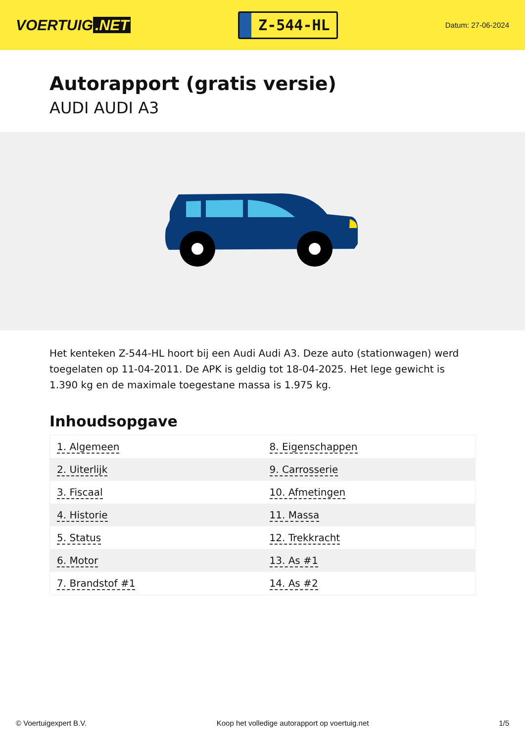VOERTUIG.NET
Z-544-HL
Datum: 27-06-2024
Autorapport (gratis versie)
AUDI AUDI A3
Het kenteken Z-544-HL hoort bij een Audi Audi A3. Deze auto (stationwagen) werd toegelaten op 11-04-2011. De APK is geldig tot 18-04-2025. Het lege gewicht is 1.390 kg en de maximale toegestane massa is 1.975 kg.
Inhoudsopgave
| 1. Algemeen | 8. Eigenschappen |
| 2. Uiterlijk | 9. Carrosserie |
| 3. Fiscaal | 10. Afmetingen |
| 4. Historie | 11. Massa |
| 5. Status | 12. Trekkracht |
| 6. Motor | 13. As #1 |
| 7. Brandstof #1 | 14. As #2 |
© Voertuigexpert B.V. Koop het volledige autorapport op voertuig.net 1/5